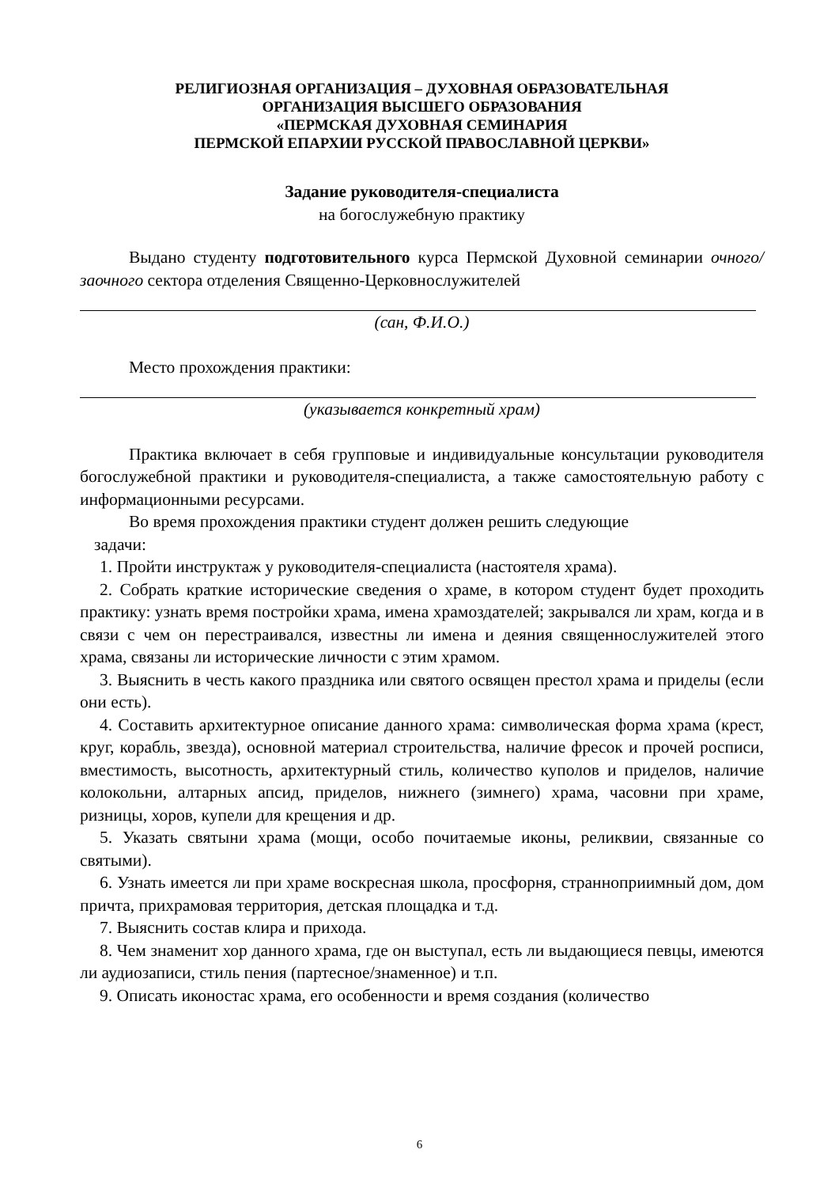РЕЛИГИОЗНАЯ ОРГАНИЗАЦИЯ – ДУХОВНАЯ ОБРАЗОВАТЕЛЬНАЯ
ОРГАНИЗАЦИЯ ВЫСШЕГО ОБРАЗОВАНИЯ
«ПЕРМСКАЯ ДУХОВНАЯ СЕМИНАРИЯ
ПЕРМСКОЙ ЕПАРХИИ РУССКОЙ ПРАВОСЛАВНОЙ ЦЕРКВИ»
Задание руководителя-специалиста
на богослужебную практику
Выдано студенту подготовительного курса Пермской Духовной семинарии очного/заочного сектора отделения Священно-Церковнослужителей
(сан, Ф.И.О.)
Место прохождения практики:
(указывается конкретный храм)
Практика включает в себя групповые и индивидуальные консультации руководителя богослужебной практики и руководителя-специалиста, а также самостоятельную работу с информационными ресурсами.
Во время прохождения практики студент должен решить следующие
задачи:
1. Пройти инструктаж у руководителя-специалиста (настоятеля храма).
2. Собрать краткие исторические сведения о храме, в котором студент будет проходить практику: узнать время постройки храма, имена храмоздателей; закрывался ли храм, когда и в связи с чем он перестраивался, известны ли имена и деяния священнослужителей этого храма, связаны ли исторические личности с этим храмом.
3. Выяснить в честь какого праздника или святого освящен престол храма и приделы (если они есть).
4. Составить архитектурное описание данного храма: символическая форма храма (крест, круг, корабль, звезда), основной материал строительства, наличие фресок и прочей росписи, вместимость, высотность, архитектурный стиль, количество куполов и приделов, наличие колокольни, алтарных апсид, приделов, нижнего (зимнего) храма, часовни при храме, ризницы, хоров, купели для крещения и др.
5. Указать святыни храма (мощи, особо почитаемые иконы, реликвии, связанные со святыми).
6. Узнать имеется ли при храме воскресная школа, просфорня, странноприимный дом, дом причта, прихрамовая территория, детская площадка и т.д.
7. Выяснить состав клира и прихода.
8. Чем знаменит хор данного храма, где он выступал, есть ли выдающиеся певцы, имеются ли аудиозаписи, стиль пения (партесное/знаменное) и т.п.
9. Описать иконостас храма, его особенности и время создания (количество
6